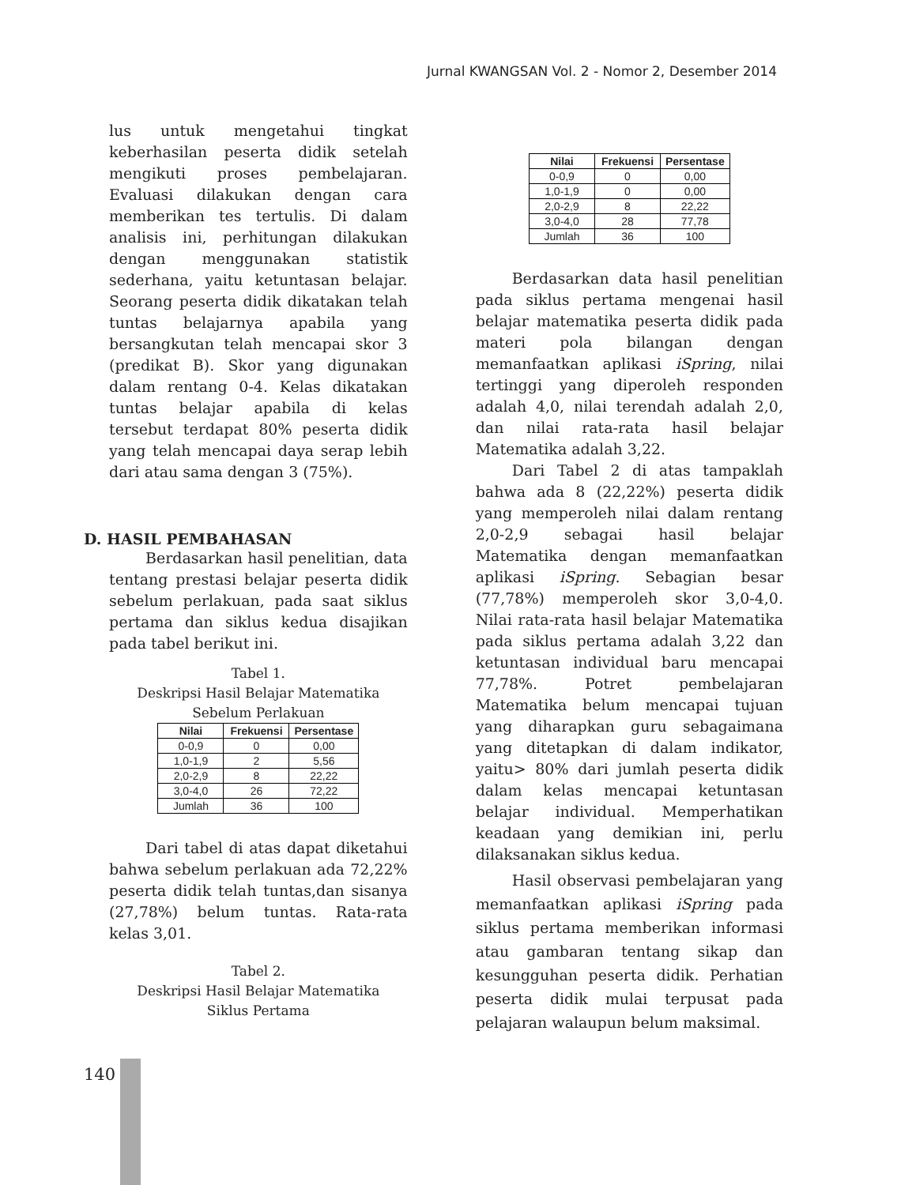Jurnal KWANGSAN Vol. 2 - Nomor 2, Desember 2014
lus untuk mengetahui tingkat keberhasilan peserta didik setelah mengikuti proses pembelajaran. Evaluasi dilakukan dengan cara memberikan tes tertulis. Di dalam analisis ini, perhitungan dilakukan dengan menggunakan statistik sederhana, yaitu ketuntasan belajar. Seorang peserta didik dikatakan telah tuntas belajarnya apabila yang bersangkutan telah mencapai skor 3 (predikat B). Skor yang digunakan dalam rentang 0-4. Kelas dikatakan tuntas belajar apabila di kelas tersebut terdapat 80% peserta didik yang telah mencapai daya serap lebih dari atau sama dengan 3 (75%).
D. HASIL PEMBAHASAN
Berdasarkan hasil penelitian, data tentang prestasi belajar peserta didik sebelum perlakuan, pada saat siklus pertama dan siklus kedua disajikan pada tabel berikut ini.
Tabel 1.
Deskripsi Hasil Belajar Matematika
Sebelum Perlakuan
| Nilai | Frekuensi | Persentase |
| --- | --- | --- |
| 0-0,9 | 0 | 0,00 |
| 1,0-1,9 | 2 | 5,56 |
| 2,0-2,9 | 8 | 22,22 |
| 3,0-4,0 | 26 | 72,22 |
| Jumlah | 36 | 100 |
Dari tabel di atas dapat diketahui bahwa sebelum perlakuan ada 72,22% peserta didik telah tuntas,dan sisanya (27,78%) belum tuntas. Rata-rata kelas 3,01.
Tabel 2.
Deskripsi Hasil Belajar Matematika
Siklus Pertama
| Nilai | Frekuensi | Persentase |
| --- | --- | --- |
| 0-0,9 | 0 | 0,00 |
| 1,0-1,9 | 0 | 0,00 |
| 2,0-2,9 | 8 | 22,22 |
| 3,0-4,0 | 28 | 77,78 |
| Jumlah | 36 | 100 |
Berdasarkan data hasil penelitian pada siklus pertama mengenai hasil belajar matematika peserta didik pada materi pola bilangan dengan memanfaatkan aplikasi iSpring, nilai tertinggi yang diperoleh responden adalah 4,0, nilai terendah adalah 2,0, dan nilai rata-rata hasil belajar Matematika adalah 3,22.
Dari Tabel 2 di atas tampaklah bahwa ada 8 (22,22%) peserta didik yang memperoleh nilai dalam rentang 2,0-2,9 sebagai hasil belajar Matematika dengan memanfaatkan aplikasi iSpring. Sebagian besar (77,78%) memperoleh skor 3,0-4,0. Nilai rata-rata hasil belajar Matematika pada siklus pertama adalah 3,22 dan ketuntasan individual baru mencapai 77,78%. Potret pembelajaran Matematika belum mencapai tujuan yang diharapkan guru sebagaimana yang ditetapkan di dalam indikator, yaitu> 80% dari jumlah peserta didik dalam kelas mencapai ketuntasan belajar individual. Memperhatikan keadaan yang demikian ini, perlu dilaksanakan siklus kedua.
Hasil observasi pembelajaran yang memanfaatkan aplikasi iSpring pada siklus pertama memberikan informasi atau gambaran tentang sikap dan kesungguhan peserta didik. Perhatian peserta didik mulai terpusat pada pelajaran walaupun belum maksimal.
140